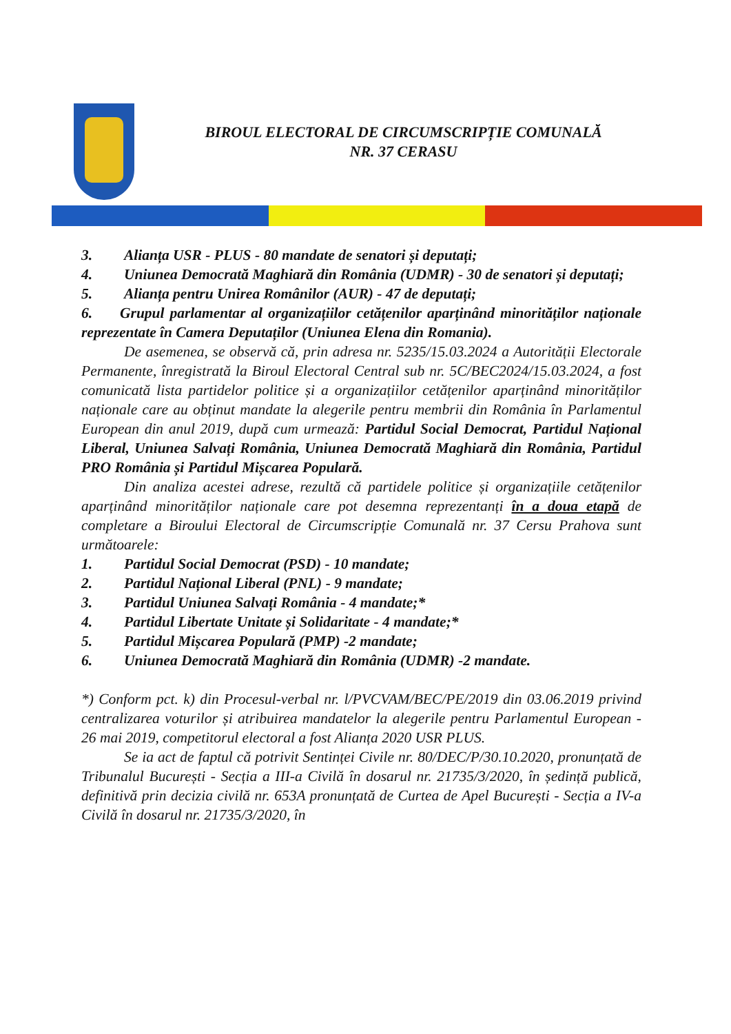BIROUL ELECTORAL DE CIRCUMSCRIPȚIE COMUNALĂ
NR. 37 CERASU
3. Alianța USR - PLUS - 80 mandate de senatori și deputați;
4. Uniunea Democrată Maghiară din România (UDMR) - 30 de senatori și deputați;
5. Alianța pentru Unirea Românilor (AUR) - 47 de deputați;
6. Grupul parlamentar al organizațiilor cetățenilor aparținând minorităților naționale reprezentate în Camera Deputaților (Uniunea Elena din Romania).
De asemenea, se observă că, prin adresa nr. 5235/15.03.2024 a Autorității Electorale Permanente, înregistrată la Biroul Electoral Central sub nr. 5C/BEC2024/15.03.2024, a fost comunicată lista partidelor politice și a organizațiilor cetățenilor aparținând minorităților naționale care au obținut mandate la alegerile pentru membrii din România în Parlamentul European din anul 2019, după cum urmează: Partidul Social Democrat, Partidul Național Liberal, Uniunea Salvați România, Uniunea Democrată Maghiară din România, Partidul PRO România și Partidul Mișcarea Populară.
Din analiza acestei adrese, rezultă că partidele politice și organizațiile cetățenilor aparținând minorităților naționale care pot desemna reprezentanți în a doua etapă de completare a Biroului Electoral de Circumscripție Comunală nr. 37 Cersu Prahova sunt următoarele:
1. Partidul Social Democrat (PSD) - 10 mandate;
2. Partidul Național Liberal (PNL) - 9 mandate;
3. Partidul Uniunea Salvați România - 4 mandate;*
4. Partidul Libertate Unitate și Solidaritate - 4 mandate;*
5. Partidul Mișcarea Populară (PMP) -2 mandate;
6. Uniunea Democrată Maghiară din România (UDMR) -2 mandate.
*) Conform pct. k) din Procesul-verbal nr. l/PVCVAM/BEC/PE/2019 din 03.06.2019 privind centralizarea voturilor și atribuirea mandatelor la alegerile pentru Parlamentul European - 26 mai 2019, competitorul electoral a fost Alianța 2020 USR PLUS.
Se ia act de faptul că potrivit Sentinței Civile nr. 80/DEC/P/30.10.2020, pronunțată de Tribunalul București - Secția a III-a Civilă în dosarul nr. 21735/3/2020, în ședință publică, definitivă prin decizia civilă nr. 653A pronunțată de Curtea de Apel București - Secția a IV-a Civilă în dosarul nr. 21735/3/2020, în